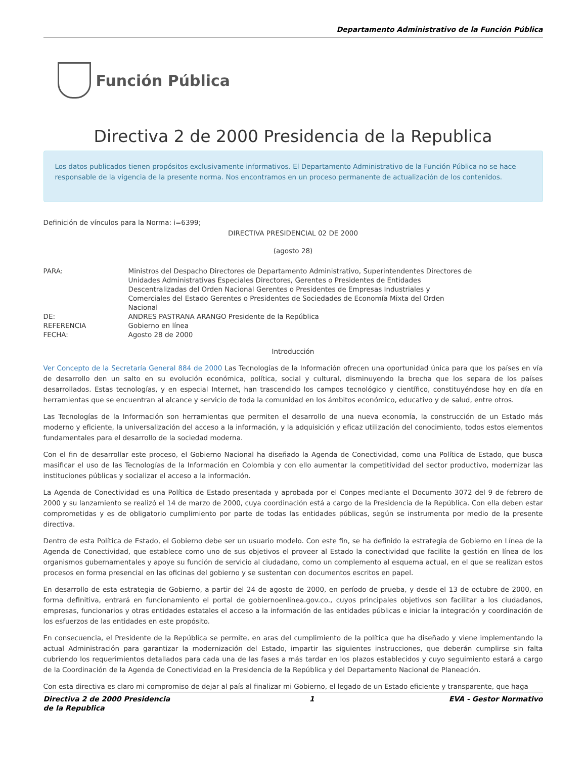Departamento Administrativo de la Función Pública
Función Pública
Directiva 2 de 2000 Presidencia de la Republica
Los datos publicados tienen propósitos exclusivamente informativos. El Departamento Administrativo de la Función Pública no se hace responsable de la vigencia de la presente norma. Nos encontramos en un proceso permanente de actualización de los contenidos.
Definición de vínculos para la Norma: i=6399;
DIRECTIVA PRESIDENCIAL 02 DE 2000
(agosto 28)
| PARA: | Ministros del Despacho Directores de Departamento Administrativo, Superintendentes Directores de Unidades Administrativas Especiales Directores, Gerentes o Presidentes de Entidades Descentralizadas del Orden Nacional Gerentes o Presidentes de Empresas Industriales y Comerciales del Estado Gerentes o Presidentes de Sociedades de Economía Mixta del Orden Nacional |
| DE: | ANDRES PASTRANA ARANGO Presidente de la República |
| REFERENCIA | Gobierno en línea |
| FECHA: | Agosto 28 de 2000 |
Introducción
Ver Concepto de la Secretaría General 884 de 2000 Las Tecnologías de la Información ofrecen una oportunidad única para que los países en vía de desarrollo den un salto en su evolución económica, política, social y cultural, disminuyendo la brecha que los separa de los países desarrollados. Estas tecnologías, y en especial Internet, han trascendido los campos tecnológico y científico, constituyéndose hoy en día en herramientas que se encuentran al alcance y servicio de toda la comunidad en los ámbitos económico, educativo y de salud, entre otros.
Las Tecnologías de la Información son herramientas que permiten el desarrollo de una nueva economía, la construcción de un Estado más moderno y eficiente, la universalización del acceso a la información, y la adquisición y eficaz utilización del conocimiento, todos estos elementos fundamentales para el desarrollo de la sociedad moderna.
Con el fin de desarrollar este proceso, el Gobierno Nacional ha diseñado la Agenda de Conectividad, como una Política de Estado, que busca masificar el uso de las Tecnologías de la Información en Colombia y con ello aumentar la competitividad del sector productivo, modernizar las instituciones públicas y socializar el acceso a la información.
La Agenda de Conectividad es una Política de Estado presentada y aprobada por el Conpes mediante el Documento 3072 del 9 de febrero de 2000 y su lanzamiento se realizó el 14 de marzo de 2000, cuya coordinación está a cargo de la Presidencia de la República. Con ella deben estar comprometidas y es de obligatorio cumplimiento por parte de todas las entidades públicas, según se instrumenta por medio de la presente directiva.
Dentro de esta Política de Estado, el Gobierno debe ser un usuario modelo. Con este fin, se ha definido la estrategia de Gobierno en Línea de la Agenda de Conectividad, que establece como uno de sus objetivos el proveer al Estado la conectividad que facilite la gestión en línea de los organismos gubernamentales y apoye su función de servicio al ciudadano, como un complemento al esquema actual, en el que se realizan estos procesos en forma presencial en las oficinas del gobierno y se sustentan con documentos escritos en papel.
En desarrollo de esta estrategia de Gobierno, a partir del 24 de agosto de 2000, en período de prueba, y desde el 13 de octubre de 2000, en forma definitiva, entrará en funcionamiento el portal de gobiernoenlinea.gov.co., cuyos principales objetivos son facilitar a los ciudadanos, empresas, funcionarios y otras entidades estatales el acceso a la información de las entidades públicas e iniciar la integración y coordinación de los esfuerzos de las entidades en este propósito.
En consecuencia, el Presidente de la República se permite, en aras del cumplimiento de la política que ha diseñado y viene implementando la actual Administración para garantizar la modernización del Estado, impartir las siguientes instrucciones, que deberán cumplirse sin falta cubriendo los requerimientos detallados para cada una de las fases a más tardar en los plazos establecidos y cuyo seguimiento estará a cargo de la Coordinación de la Agenda de Conectividad en la Presidencia de la República y del Departamento Nacional de Planeación.
Con esta directiva es claro mi compromiso de dejar al país al finalizar mi Gobierno, el legado de un Estado eficiente y transparente, que haga
Directiva 2 de 2000 Presidencia de la Republica 1 EVA - Gestor Normativo